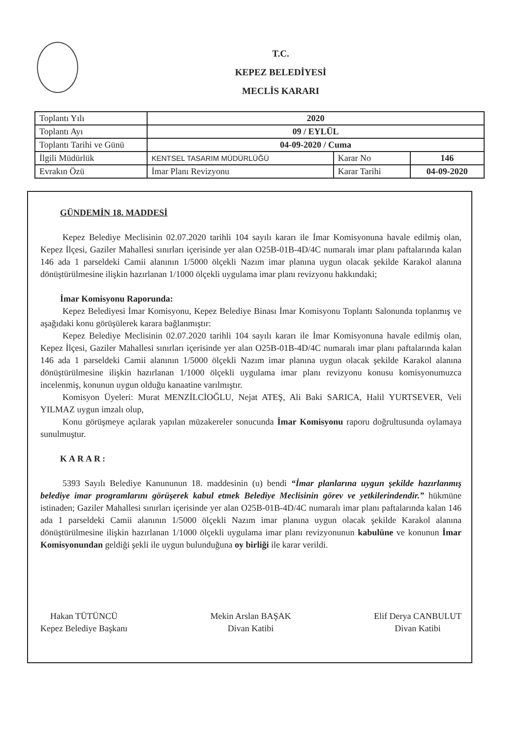T.C.
KEPEZ BELEDİYESİ
MECLİS KARARI
| Toplantı Yılı | 2020 | | |
| Toplantı Ayı | 09 / EYLÜL | | |
| Toplantı Tarihi ve Günü | 04-09-2020 / Cuma | | |
| İlgili Müdürlük | KENTSEL TASARIM MÜDÜRLÜĞÜ | Karar No | 146 |
| Evrakın Özü | İmar Planı Revizyonu | Karar Tarihi | 04-09-2020 |
GÜNDEMİN 18. MADDESİ
Kepez Belediye Meclisinin 02.07.2020 tarihli 104 sayılı kararı ile İmar Komisyonuna havale edilmiş olan, Kepez İlçesi, Gaziler Mahallesi sınırları içerisinde yer alan O25B-01B-4D/4C numaralı imar planı paftalarında kalan 146 ada 1 parsel­deki Camii alanının 1/5000 ölçekli Nazım imar planına uygun olacak şekilde Karakol alanına dönüştürülmesine ilişkin hazırlanan 1/1000 ölçekli uygulama imar planı revizyonu hakkındaki;
İmar Komisyonu Raporunda:
Kepez Belediyesi İmar Komisyonu, Kepez Belediye Binası İmar Komisyonu Toplantı Salonunda toplanmış ve aşağıdaki konu görüşülerek karara bağlanmıştır:
Kepez Belediye Meclisinin 02.07.2020 tarihli 104 sayılı kararı ile İmar Komisyonuna havale edilmiş olan, Kepez İlçesi, Gaziler Mahallesi sınırları içerisinde yer alan O25B-01B-4D/4C numaralı imar planı paftalarında kalan 146 ada 1 parseldeki Camii alanının 1/5000 ölçekli Nazım imar planına uygun olacak şekilde Karakol alanına dönüştürülmesine ilişkin hazırlanan 1/1000 ölçekli uygulama imar planı revizyonu konusu komisyonumuzca incelenmiş, konunun uygun olduğu kanaatine varılmıştır.
Komisyon Üyeleri: Murat MENZİLCİOĞLU, Nejat ATEŞ, Ali Baki SARICA, Halil YURTSEVER, Veli YILMAZ uygun imzalı olup,
Konu görüşmeye açılarak yapılan müzakereler sonucunda İmar Komisyonu raporu doğrultusunda oylamaya sunulmuştur.
KARAR:
5393 Sayılı Belediye Kanununun 18. maddesinin (u) bendi “İmar planlarına uygun şekilde hazırlanmış belediye imar programlarını görüşerek kabul etmek Belediye Meclisinin görev ve yetkilerindendir.” hükmüne istinaden; Gaziler Mahallesi sınırları içerisinde yer alan O25B-01B-4D/4C numaralı imar planı paftalarında kalan 146 ada 1 parseldeki Camii alanının 1/5000 ölçekli Nazım imar planına uygun olacak şekilde Karakol alanına dönüştürülmesine ilişkin hazırlanan 1/1000 ölçekli uygulama imar planı revizyonunun kabulüne ve konunun İmar Komisyonundan geldiği şekli ile uygun bulunduğuna oy birliği ile karar verildi.
Hakan TÜTÜNCÜ
Kepez Belediye Başkanı
Mekin Arslan BAŞAK
Divan Katibi
Elif Derya CANBULUT
Divan Katibi